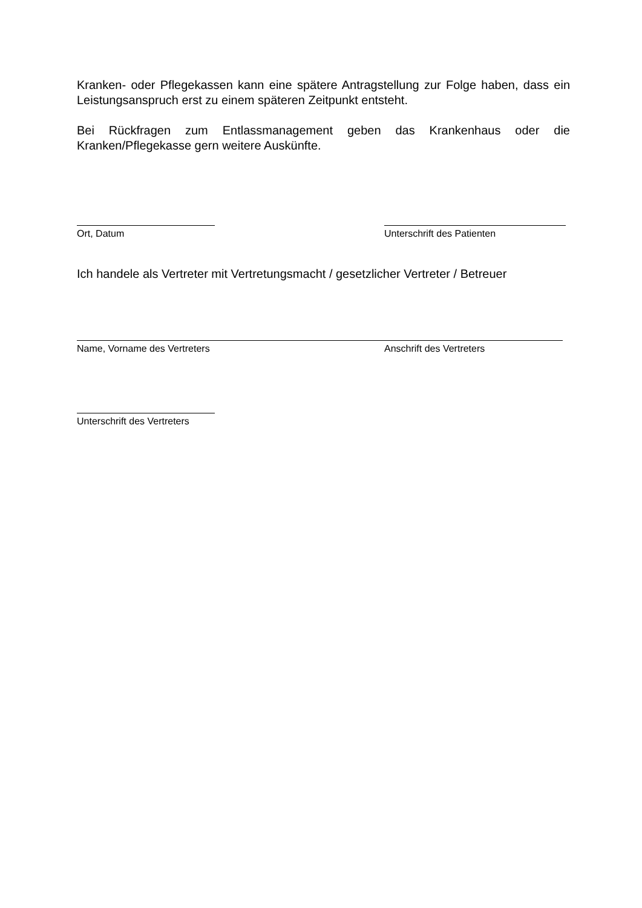Kranken- oder Pflegekassen kann eine spätere Antragstellung zur Folge haben, dass ein Leistungsanspruch erst zu einem späteren Zeitpunkt entsteht.
Bei Rückfragen zum Entlassmanagement geben das Krankenhaus oder die Kranken/Pflegekasse gern weitere Auskünfte.
Ort, Datum Unterschrift des Patienten
Ich handele als Vertreter mit Vertretungsmacht / gesetzlicher Vertreter / Betreuer
Name, Vorname des Vertreters Anschrift des Vertreters
Unterschrift des Vertreters